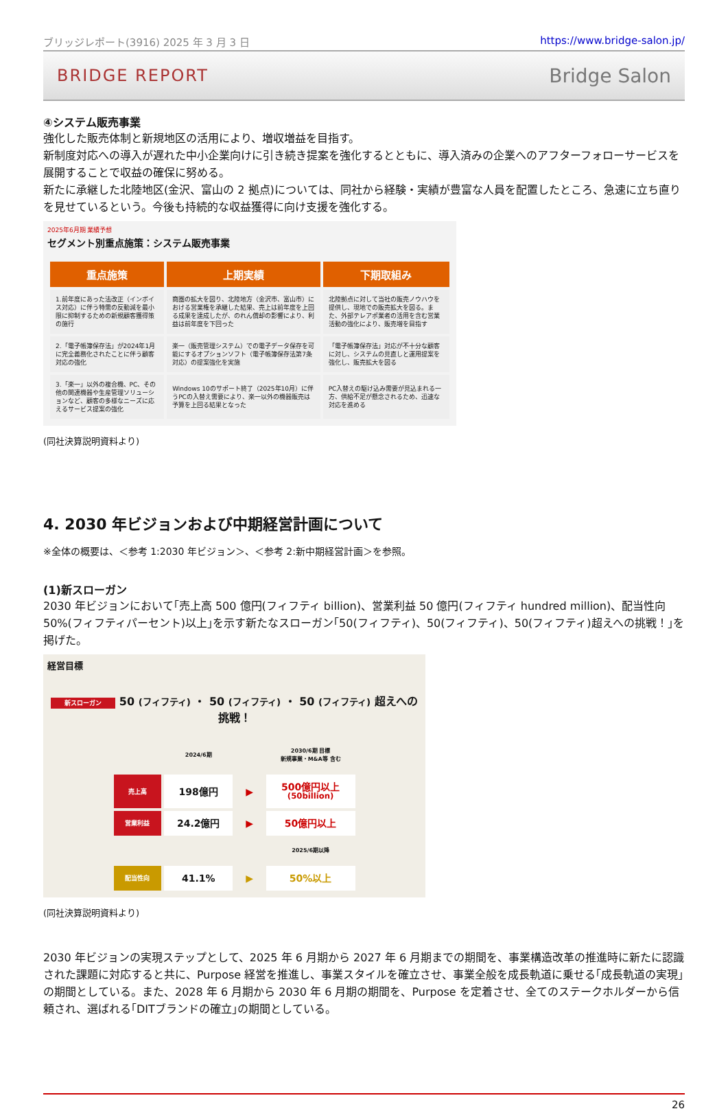ブリッジレポート(3916) 2025 年 3 月 3 日 https://www.bridge-salon.jp/
BRIDGE REPORT Bridge Salon
④システム販売事業
強化した販売体制と新規地区の活用により、増収増益を目指す。
新制度対応への導入が遅れた中小企業向けに引き続き提案を強化するとともに、導入済みの企業へのアフターフォローサービスを展開することで収益の確保に努める。
新たに承継した北陸地区(金沢、富山の 2 拠点)については、同社から経験・実績が豊富な人員を配置したところ、急速に立ち直りを見せているという。今後も持続的な収益獲得に向け支援を強化する。
2025年6月期 業績予想
セグメント別重点施策：システム販売事業
| 重点施策 | 上期実績 | 下期取組み |
| --- | --- | --- |
| 1.前年度にあった法改正（インボイス対応）に伴う特需の反動減を最小限に抑制するための新規顧客獲得策の施行 | 商圏の拡大を図り、北陸地方（金沢市、富山市）における営業権を承継した結果、売上は前年度を上回る成果を達成したが、のれん償却の影響により、利益は前年度を下回った | 北陸拠点に対して当社の販売ノウハウを提供し、現地での販売拡大を図る。また、外部テレアポ業者の活用を含む営業活動の強化により、販売増を目指す |
| 2.「電子帳簿保存法」が2024年1月に完全義務化されたことに伴う顧客対応の強化 | 楽一（販売管理システム）での電子データ保存を可能にするオプションソフト（電子帳簿保存法第7条対応）の提案強化を実施 | 「電子帳簿保存法」対応が不十分な顧客に対し、システムの見直しと運用提案を強化し、販売拡大を図る |
| 3.「楽一」以外の複合機、PC、その他の関連機器や生産管理ソリューションなど、顧客の多様なニーズに応えるサービス提案の強化 | Windows 10のサポート終了（2025年10月）に伴うPCの入替え需要により、楽一以外の機器販売は予算を上回る結果となった | PC入替えの駆け込み需要が見込まれる一方、供給不足が懸念されるため、迅速な対応を進める |
(同社決算説明資料より)
4. 2030 年ビジョンおよび中期経営計画について
※全体の概要は、＜参考 1:2030 年ビジョン＞、＜参考 2:新中期経営計画＞を参照。
(1)新スローガン
2030 年ビジョンにおいて｢売上高 500 億円(フィフティ billion)、営業利益 50 億円(フィフティ hundred million)、配当性向 50%(フィフティパーセント)以上｣を示す新たなスローガン｢50(フィフティ)、50(フィフティ)、50(フィフティ)超えへの挑戦！｣を掲げた。
経営目標
新スローガン 50 (フィフティ) ・ 50 (フィフティ) ・ 50 (フィフティ) 超えへの挑戦！
| | 2024/6期 | | 2030/6期 目標 新規事業・M&A等 含む |
| 売上高 | 198億円 | ▶ | 500億円以上 (50billion) |
| 営業利益 | 24.2億円 | ▶ | 50億円以上 |
| | | | 2025/6期以降 |
| 配当性向 | 41.1% | ▶ | 50%以上 |
(同社決算説明資料より)
2030 年ビジョンの実現ステップとして、2025 年 6 月期から 2027 年 6 月期までの期間を、事業構造改革の推進時に新たに認識された課題に対応すると共に、Purpose 経営を推進し、事業スタイルを確立させ、事業全般を成長軌道に乗せる｢成長軌道の実現｣の期間としている。また、2028 年 6 月期から 2030 年 6 月期の期間を、Purpose を定着させ、全てのステークホルダーから信頼され、選ばれる｢DITブランドの確立｣の期間としている。
26